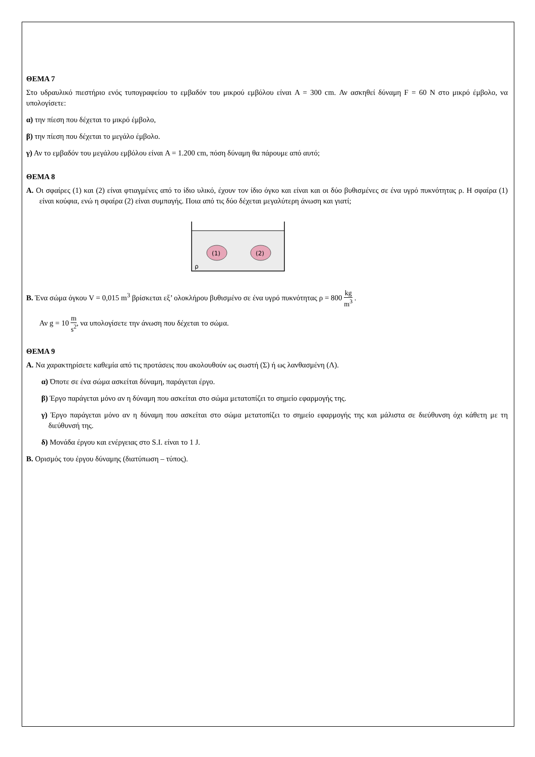ΘΕΜΑ 7
Στο υδραυλικό πιεστήριο ενός τυπογραφείου το εμβαδόν του μικρού εμβόλου είναι A = 300 cm. Αν ασκηθεί δύναμη F = 60 N στο μικρό έμβολο, να υπολογίσετε:
α) την πίεση που δέχεται το μικρό έμβολο,
β) την πίεση που δέχεται το μεγάλο έμβολο.
γ) Αν το εμβαδόν του μεγάλου εμβόλου είναι A = 1.200 cm, πόση δύναμη θα πάρουμε από αυτό;
ΘΕΜΑ 8
Α. Οι σφαίρες (1) και (2) είναι φτιαγμένες από το ίδιο υλικό, έχουν τον ίδιο όγκο και είναι και οι δύο βυθισμένες σε ένα υγρό πυκνότητας ρ. Η σφαίρα (1) είναι κούφια, ενώ η σφαίρα (2) είναι συμπαγής. Ποια από τις δύο δέχεται μεγαλύτερη άνωση και γιατί;
(1)
(2)
ρ
Β. Ένα σώμα όγκου V = 0,015 m<sup>3</sup> βρίσκεται εξ’ ολοκλήρου βυθισμένο σε ένα υγρό πυκνότητας ρ = 800 kg m<sup>3</sup> .
Αν g = 10 m s<sup>2</sup>, να υπολογίσετε την άνωση που δέχεται το σώμα.
ΘΕΜΑ 9
Α. Να χαρακτηρίσετε καθεμία από τις προτάσεις που ακολουθούν ως σωστή (Σ) ή ως λανθασμένη (Λ).
α) Όποτε σε ένα σώμα ασκείται δύναμη, παράγεται έργο.
β) Έργο παράγεται μόνο αν η δύναμη που ασκείται στο σώμα μετατοπίζει το σημείο εφαρμογής της.
γ) Έργο παράγεται μόνο αν η δύναμη που ασκείται στο σώμα μετατοπίζει το σημείο εφαρμογής της και μάλιστα σε διεύθυνση όχι κάθετη με τη διεύθυνσή της.
δ) Μονάδα έργου και ενέργειας στο S.I. είναι το 1 J.
Β. Ορισμός του έργου δύναμης (διατύπωση – τύπος).